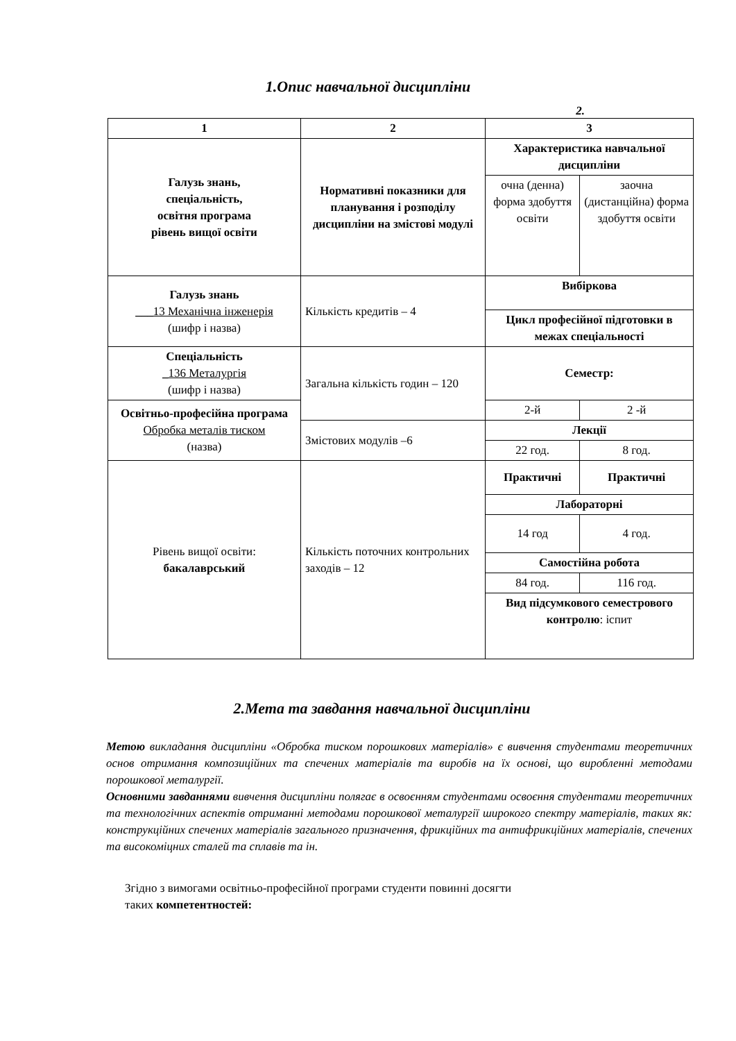1.Опис навчальної дисципліни
2.
| 1 | 2 | 3 | |
| Галузь знань, спеціальність, освітня програма рівень вищої освіти | Нормативні показники для планування і розподілу дисципліни на змістові модулі | Характеристика навчальної дисципліни | |
| | | очна (денна) форма здобуття освіти | заочна (дистанційна) форма здобуття освіти |
| Галузь знань ___13 Механічна інженерія (шифр і назва) | Кількість кредитів – 4 | Вибіркова | |
| | | Цикл професійної підготовки в межах спеціальності | |
| Спеціальність _136 Металургія (шифр і назва) | Загальна кількість годин – 120 | Семестр: | |
| Освітньо-професійна програма Обробка металів тиском (назва) | | 2-й | 2 -й |
| | Змістових модулів –6 | Лекції | |
| | | 22 год. | 8 год. |
| Рівень вищої освіти: бакалаврський | Кількість поточних контрольних заходів – 12 | Практичні | Практичні |
| | | Лабораторні | |
| | | 14 год | 4 год. |
| | | Самостійна робота | |
| | | 84 год. | 116 год. |
| | | Вид підсумкового семестрового контролю : іспит | |
2.Мета та завдання навчальної дисципліни
Метою викладання дисципліни «Обробка тиском порошкових матеріалів» є вивчення студентами теоретичних основ отримання композиційних та спечених матеріалів та виробів на їх основі, що виробленні методами порошкової металургії.
Основними завданнями вивчення дисципліни полягає в освоєнням студентами освоєння студентами теоретичних та технологічних аспектів отриманні методами порошкової металургії широкого спектру матеріалів, таких як: конструкційних спечених матеріалів загального призначення, фрикційних та антифрикційних матеріалів, спечених та високоміцних сталей та сплавів та ін.
Згідно з вимогами освітньо-професійної програми студенти повинні досягти
таких компетентностей: